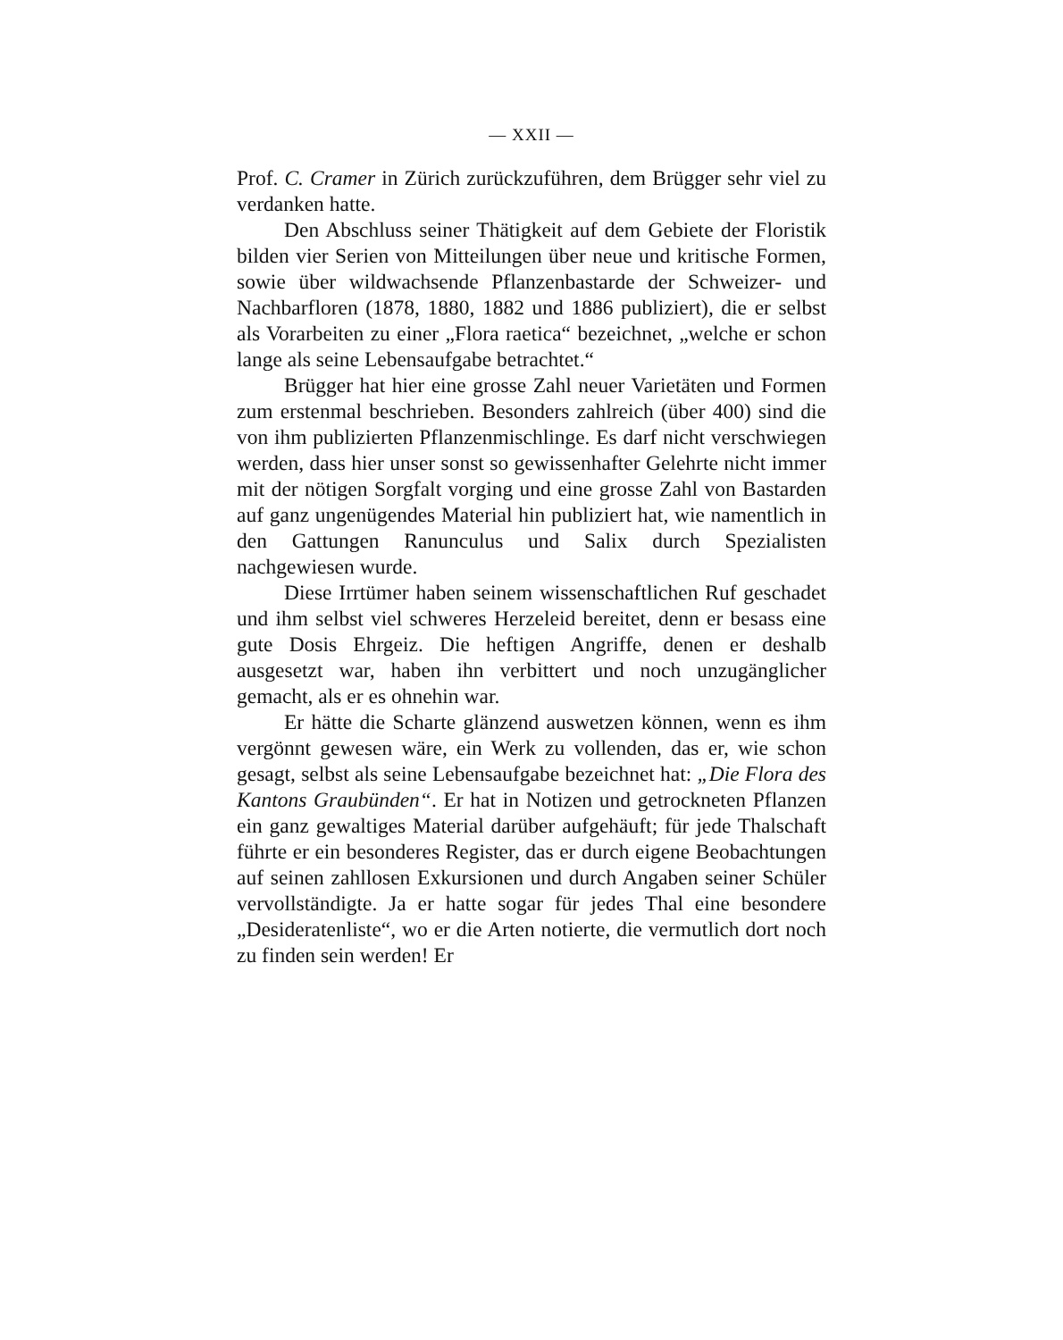— XXII —
Prof. C. Cramer in Zürich zurückzuführen, dem Brügger sehr viel zu verdanken hatte.
Den Abschluss seiner Thätigkeit auf dem Gebiete der Floristik bilden vier Serien von Mitteilungen über neue und kritische Formen, sowie über wildwachsende Pflanzenbastarde der Schweizer- und Nachbarfloren (1878, 1880, 1882 und 1886 publiziert), die er selbst als Vorarbeiten zu einer „Flora raetica“ bezeichnet, „welche er schon lange als seine Lebensaufgabe betrachtet.“
Brügger hat hier eine grosse Zahl neuer Varietäten und Formen zum erstenmal beschrieben. Besonders zahlreich (über 400) sind die von ihm publizierten Pflanzenmischlinge. Es darf nicht verschwiegen werden, dass hier unser sonst so gewissenhafter Gelehrte nicht immer mit der nötigen Sorgfalt vorging und eine grosse Zahl von Bastarden auf ganz ungenügendes Material hin publiziert hat, wie namentlich in den Gattungen Ranunculus und Salix durch Spezialisten nachgewiesen wurde.
Diese Irrtümer haben seinem wissenschaftlichen Ruf geschadet und ihm selbst viel schweres Herzeleid bereitet, denn er besass eine gute Dosis Ehrgeiz. Die heftigen Angriffe, denen er deshalb ausgesetzt war, haben ihn verbittert und noch unzugänglicher gemacht, als er es ohnehin war.
Er hätte die Scharte glänzend auswetzen können, wenn es ihm vergönnt gewesen wäre, ein Werk zu vollenden, das er, wie schon gesagt, selbst als seine Lebensaufgabe bezeichnet hat: „Die Flora des Kantons Graubünden“. Er hat in Notizen und getrockneten Pflanzen ein ganz gewaltiges Material darüber aufgehäuft; für jede Thalschaft führte er ein besonderes Register, das er durch eigene Beobachtungen auf seinen zahllosen Exkursionen und durch Angaben seiner Schüler vervollständigte. Ja er hatte sogar für jedes Thal eine besondere „Desideratenliste“, wo er die Arten notierte, die vermutlich dort noch zu finden sein werden! Er